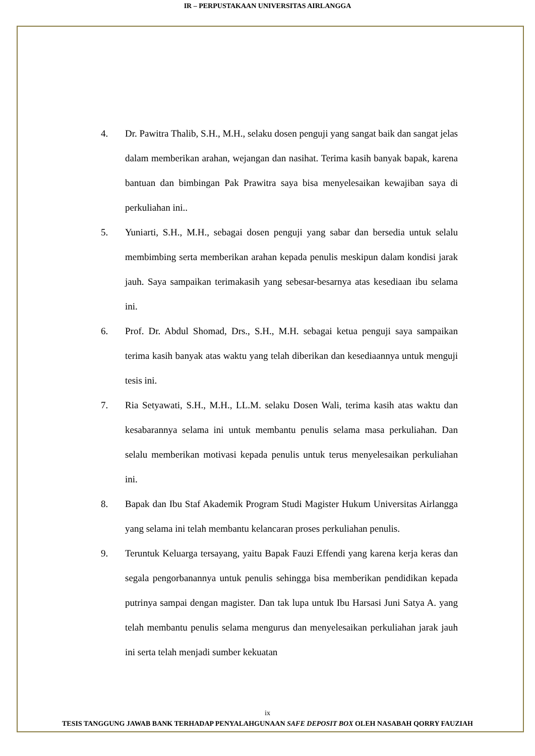IR – PERPUSTAKAAN UNIVERSITAS AIRLANGGA
4. Dr. Pawitra Thalib, S.H., M.H., selaku dosen penguji yang sangat baik dan sangat jelas dalam memberikan arahan, wejangan dan nasihat. Terima kasih banyak bapak, karena bantuan dan bimbingan Pak Prawitra saya bisa menyelesaikan kewajiban saya di perkuliahan ini..
5. Yuniarti, S.H., M.H., sebagai dosen penguji yang sabar dan bersedia untuk selalu membimbing serta memberikan arahan kepada penulis meskipun dalam kondisi jarak jauh. Saya sampaikan terimakasih yang sebesar-besarnya atas kesediaan ibu selama ini.
6. Prof. Dr. Abdul Shomad, Drs., S.H., M.H. sebagai ketua penguji saya sampaikan terima kasih banyak atas waktu yang telah diberikan dan kesediaannya untuk menguji tesis ini.
7. Ria Setyawati, S.H., M.H., LL.M. selaku Dosen Wali, terima kasih atas waktu dan kesabarannya selama ini untuk membantu penulis selama masa perkuliahan. Dan selalu memberikan motivasi kepada penulis untuk terus menyelesaikan perkuliahan ini.
8. Bapak dan Ibu Staf Akademik Program Studi Magister Hukum Universitas Airlangga yang selama ini telah membantu kelancaran proses perkuliahan penulis.
9. Teruntuk Keluarga tersayang, yaitu Bapak Fauzi Effendi yang karena kerja keras dan segala pengorbanannya untuk penulis sehingga bisa memberikan pendidikan kepada putrinya sampai dengan magister. Dan tak lupa untuk Ibu Harsasi Juni Satya A. yang telah membantu penulis selama mengurus dan menyelesaikan perkuliahan jarak jauh ini serta telah menjadi sumber kekuatan
ix
TESIS TANGGUNG JAWAB BANK TERHADAP PENYALAHGUNAAN SAFE DEPOSIT BOX OLEH NASABAH QORRY FAUZIAH